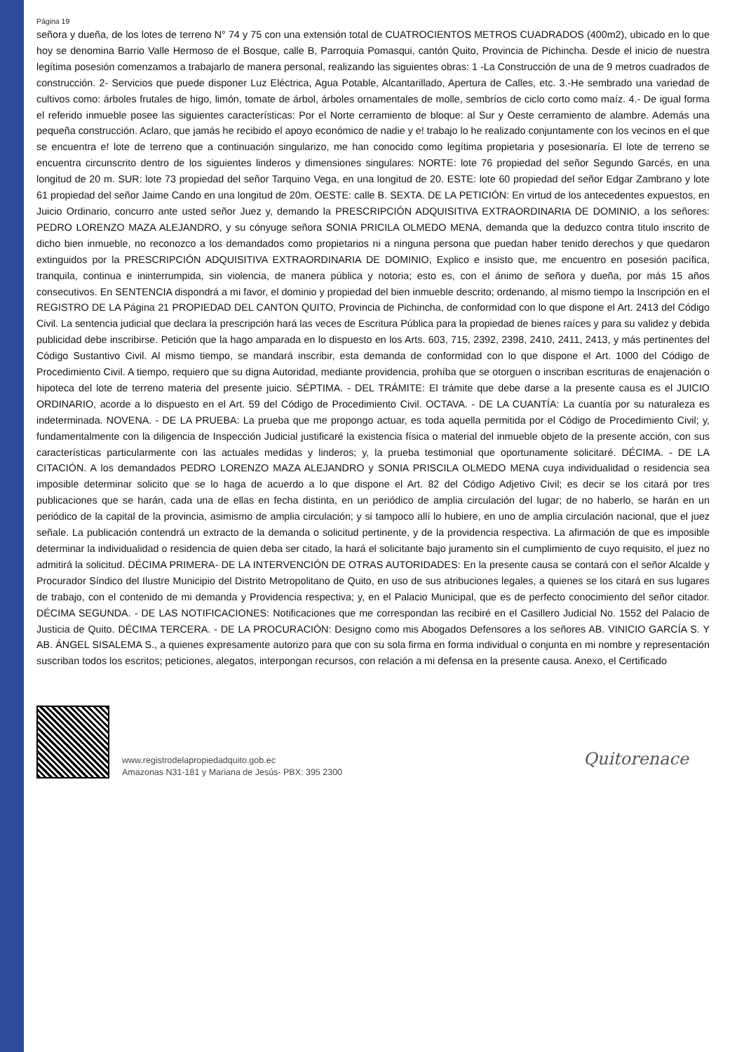Página 19
señora y dueña, de los lotes de terreno N° 74 y 75 con una extensión total de CUATROCIENTOS METROS CUADRADOS (400m2), ubicado en lo que hoy se denomina Barrio Valle Hermoso de el Bosque, calle B, Parroquia Pomasqui, cantón Quito, Provincia de Pichincha. Desde el inicio de nuestra legítima posesión comenzamos a trabajarlo de manera personal, realizando las siguientes obras: 1 -La Construcción de una de 9 metros cuadrados de construcción. 2- Servicios que puede disponer Luz Eléctrica, Agua Potable, Alcantarillado, Apertura de Calles, etc. 3.-He sembrado una variedad de cultivos como: árboles frutales de higo, limón, tomate de árbol, árboles ornamentales de molle, sembríos de ciclo corto como maíz. 4.- De igual forma el referido inmueble posee las siguientes características: Por el Norte cerramiento de bloque: al Sur y Oeste cerramiento de alambre. Además una pequeña construcción. Aclaro, que jamás he recibido el apoyo económico de nadie y e! trabajo lo he realizado conjuntamente con los vecinos en el que se encuentra e! lote de terreno que a continuación singularizo, me han conocido como legítima propietaria y posesionaría. El lote de terreno se encuentra circunscrito dentro de los siguientes linderos y dimensiones singulares: NORTE: lote 76 propiedad del señor Segundo Garcés, en una longitud de 20 m. SUR: lote 73 propiedad del señor Tarquino Vega, en una longitud de 20. ESTE: lote 60 propiedad del señor Edgar Zambrano y lote 61 propiedad del señor Jaime Cando en una longitud de 20m. OESTE: calle B. SEXTA. DE LA PETICIÓN: En virtud de los antecedentes expuestos, en Juicio Ordinario, concurro ante usted señor Juez y, demando la PRESCRIPCIÓN ADQUISITIVA EXTRAORDINARIA DE DOMINIO, a los señores: PEDRO LORENZO MAZA ALEJANDRO, y su cónyuge señora SONIA PRICILA OLMEDO MENA, demanda que la deduzco contra titulo inscrito de dicho bien inmueble, no reconozco a los demandados como propietarios ni a ninguna persona que puedan haber tenido derechos y que quedaron extinguidos por la PRESCRIPCIÓN ADQUISITIVA EXTRAORDINARIA DE DOMINIO, Explico e insisto que, me encuentro en posesión pacífica, tranquila, continua e ininterrumpida, sin violencia, de manera pública y notoria; esto es, con el ánimo de señora y dueña, por más 15 años consecutivos. En SENTENCIA dispondrá a mi favor, el dominio y propiedad del bien inmueble descrito; ordenando, al mismo tiempo la Inscripción en el REGISTRO DE LA Página 21 PROPIEDAD DEL CANTON QUITO, Provincia de Pichincha, de conformidad con lo que dispone el Art. 2413 del Código Civil. La sentencia judicial que declara la prescripción hará las veces de Escritura Pública para la propiedad de bienes raíces y para su validez y debida publicidad debe inscribirse. Petición que la hago amparada en lo dispuesto en los Arts. 603, 715, 2392, 2398, 2410, 2411, 2413, y más pertinentes del Código Sustantivo Civil. Al mismo tiempo, se mandará inscribir, esta demanda de conformidad con lo que dispone el Art. 1000 del Código de Procedimiento Civil. A tiempo, requiero que su digna Autoridad, mediante providencia, prohíba que se otorguen o inscriban escrituras de enajenación o hipoteca del lote de terreno materia del presente juicio. SÉPTIMA. - DEL TRÁMITE: El trámite que debe darse a la presente causa es el JUICIO ORDINARIO, acorde a lo dispuesto en el Art. 59 del Código de Procedimiento Civil. OCTAVA. - DE LA CUANTÍA: La cuantía por su naturaleza es indeterminada. NOVENA. - DE LA PRUEBA: La prueba que me propongo actuar, es toda aquella permitida por el Código de Procedimiento Civil; y, fundamentalmente con la diligencia de Inspección Judicial justificaré la existencia física o material del inmueble objeto de la presente acción, con sus características particularmente con las actuales medidas y linderos; y, la prueba testimonial que oportunamente solicitaré. DÉCIMA. - DE LA CITACIÓN. A los demandados PEDRO LORENZO MAZA ALEJANDRO y SONIA PRISCILA OLMEDO MENA cuya individualidad o residencia sea imposible determinar solicito que se lo haga de acuerdo a lo que dispone el Art. 82 del Código Adjetivo Civil; es decir se los citará por tres publicaciones que se harán, cada una de ellas en fecha distinta, en un periódico de amplia circulación del lugar; de no haberlo, se harán en un periódico de la capital de la provincia, asimismo de amplia circulación; y si tampoco allí lo hubiere, en uno de amplia circulación nacional, que el juez señale. La publicación contendrá un extracto de la demanda o solicitud pertinente, y de la providencia respectiva. La afirmación de que es imposible determinar la individualidad o residencia de quien deba ser citado, la hará el solicitante bajo juramento sin el cumplimiento de cuyo requisito, el juez no admitirá la solicitud. DÉCIMA PRIMERA- DE LA INTERVENCIÓN DE OTRAS AUTORIDADES: En la presente causa se contará con el señor Alcalde y Procurador Síndico del Ilustre Municipio del Distrito Metropolitano de Quito, en uso de sus atribuciones legales, a quienes se los citará en sus lugares de trabajo, con el contenido de mi demanda y Providencia respectiva; y, en el Palacio Municipal, que es de perfecto conocimiento del señor citador. DÉCIMA SEGUNDA. - DE LAS NOTIFICACIONES: Notificaciones que me correspondan las recibiré en el Casillero Judicial No. 1552 del Palacio de Justicia de Quito. DÉCIMA TERCERA. - DE LA PROCURACIÓN: Designo como mis Abogados Defensores a los señores AB. VINICIO GARCÍA S. Y AB. ÁNGEL SISALEMA S., a quienes expresamente autorizo para que con su sola firma en forma individual o conjunta en mi nombre y representación suscriban todos los escritos; peticiones, alegatos, interpongan recursos, con relación a mi defensa en la presente causa. Anexo, el Certificado
www.registrodelapropiedadquito.gob.ec
Amazonas N31-181 y Mariana de Jesús- PBX: 395 2300
Quitorenace